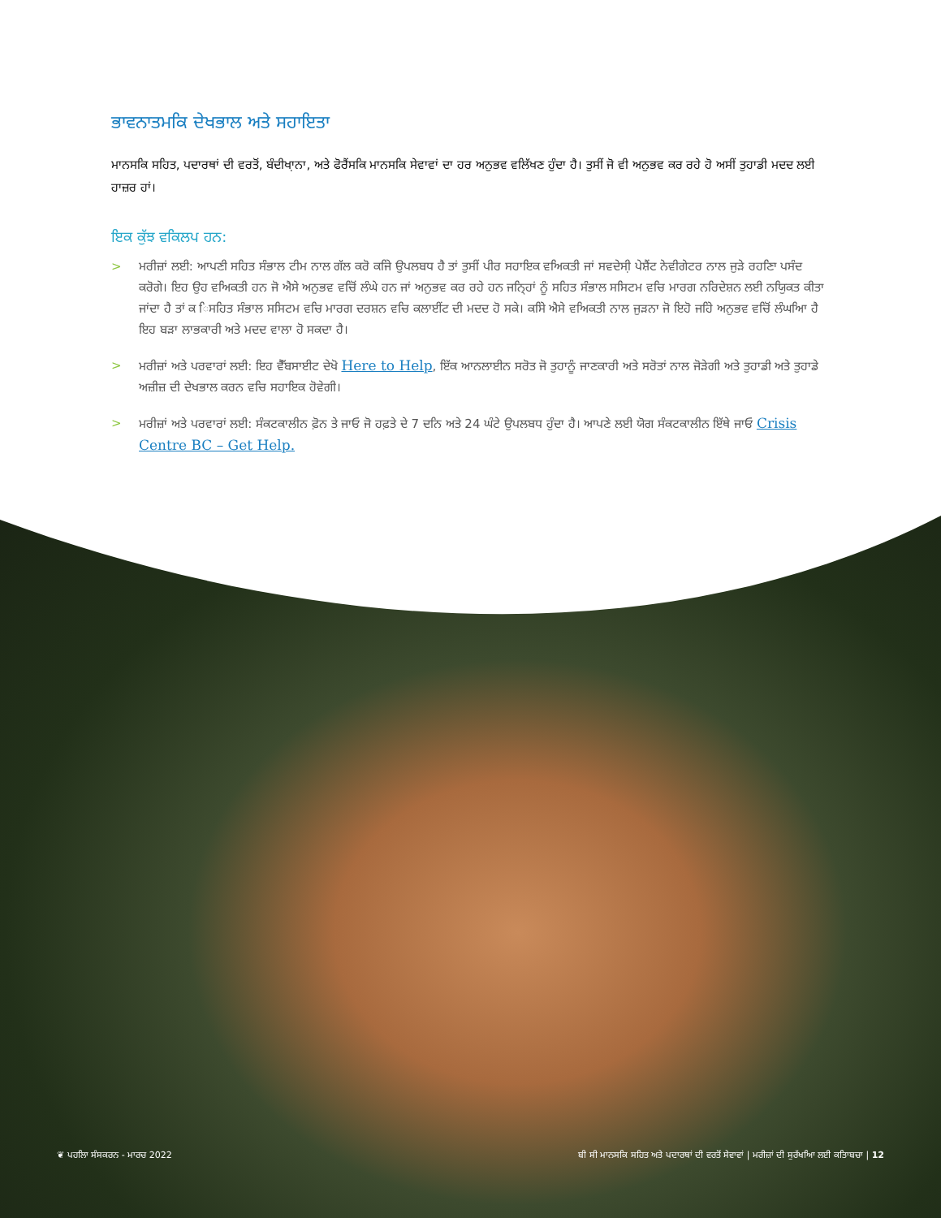ਭਾਵਨਾਤਮਕਿ ਦੇਖਭਾਲ ਅਤੇ ਸਹਾਇਤਾ
ਮਾਨਸਕਿ ਸਹਿਤ, ਪਦਾਰਥਾਂ ਦੀ ਵਰਤੋਂ, ਬੰਦੀਖਾ਼ਨਾ, ਅਤੇ ਫੋਰੈਂਸਕਿ ਮਾਨਸਕਿ ਸੇਵਾਵਾਂ ਦਾ ਹਰ ਅਨੁਭਵ ਵਲਿੱਖਣ ਹੁੰਦਾ ਹੈ। ਤੁਸੀਂ ਜੋ ਵੀ ਅਨੁਭਵ ਕਰ ਰਹੇ ਹੋ ਅਸੀਂ ਤੁਹਾਡੀ ਮਦਦ ਲਈ ਹਾਜ਼ਰ ਹਾਂ।
ਇਕ ਕੁੱਝ ਵਕਿਲਪ ਹਨ:
> ਮਰੀਜ਼ਾਂ ਲਈ: ਆਪਣੀ ਸਹਿਤ ਸੰਭਾਲ ਟੀਮ ਨਾਲ ਗੱਲ ਕਰੋ ਕਜਿੇ ਉਪਲਬਧ ਹੈ ਤਾਂ ਤੁਸੀਂ ਪੀਰ ਸਹਾਇਕ ਵਅਿਕਤੀ ਜਾਂ ਸਵਦੇਸੀ਼ ਪੇਸ਼ੈਂਟ ਨੇਵੀਗੇਟਰ ਨਾਲ ਜੁੜੇ ਰਹਣਿਾ ਪਸੰਦ ਕਰੋਗੇ। ਇਹ ਉਹ ਵਅਿਕਤੀ ਹਨ ਜੋ ਐਸੇ ਅਨੁਭਵ ਵਚਿੋਂ ਲੰਘੇ ਹਨ ਜਾਂ ਅਨੁਭਵ ਕਰ ਰਹੇ ਹਨ ਜਨਿ੍ਹਾਂ ਨੂੰ ਸਹਿਤ ਸੰਭਾਲ ਸਸਿਟਮ ਵਚਿ ਮਾਰਗ ਨਰਿਦੇਸ਼ਨ ਲਈ ਨਯਿੁਕਤ ਕੀਤਾ ਜਾਂਦਾ ਹੈ ਤਾਂ ਕ ਿਸਹਿਤ ਸੰਭਾਲ ਸਸਿਟਮ ਵਚਿ ਮਾਰਗ ਦਰਸ਼ਨ ਵਚਿ ਕਲਾਈਂਟ ਦੀ ਮਦਦ ਹੋ ਸਕੇ। ਕਸਿੇ ਐਸੇ ਵਅਿਕਤੀ ਨਾਲ ਜੁੜਨਾ ਜੋ ਇਹੋ ਜਹਿੇ ਅਨੁਭਵ ਵਚਿੋਂ ਲੰਘਆਿ ਹੈ ਇਹ ਬੜਾ ਲਾਭਕਾਰੀ ਅਤੇ ਮਦਦ ਵਾਲਾ ਹੋ ਸਕਦਾ ਹੈ।
> ਮਰੀਜ਼ਾਂ ਅਤੇ ਪਰਵਾਰਾਂ ਲਈ: ਇਹ ਵੈੱਬਸਾਈਟ ਦੇਖੋ Here to Help, ਇੱਕ ਆਨਲਾਈਨ ਸਰੋਤ ਜੋ ਤੁਹਾਨੂੰ ਜਾਣਕਾਰੀ ਅਤੇ ਸਰੋਤਾਂ ਨਾਲ ਜੋੜੇਗੀ ਅਤੇ ਤੁਹਾਡੀ ਅਤੇ ਤੁਹਾਡੇ ਅਜ਼ੀਜ਼ ਦੀ ਦੇਖਭਾਲ ਕਰਨ ਵਚਿ ਸਹਾਇਕ ਹੋਵੇਗੀ।
> ਮਰੀਜ਼ਾਂ ਅਤੇ ਪਰਵਾਰਾਂ ਲਈ: ਸੰਕਟਕਾਲੀਨ ਫ਼ੋਨ ਤੇ ਜਾਓ ਜੋ ਹਫ਼ਤੇ ਦੇ 7 ਦਨਿ ਅਤੇ 24 ਘੰਟੇ ਉਪਲਬਧ ਹੁੰਦਾ ਹੈ। ਆਪਣੇ ਲਈ ਯੋਗ ਸੰਕਟਕਾਲੀਨ ਇੱਥੇ ਜਾਓ Crisis Centre BC – Get Help.
❦ ਪਹਲਿਾ ਸੰਸਕਰਨ - ਮਾਰਚ 2022 ਬੀ ਸੀ ਮਾਨਸਕਿ ਸਹਿਤ ਅਤੇ ਪਦਾਰਥਾਂ ਦੀ ਵਰਤੋਂ ਸੇਵਾਵਾਂ | ਮਰੀਜ਼ਾਂ ਦੀ ਸੁਰੱਖਆਿ ਲਈ ਕਤਿਾਬਚਾ | 12